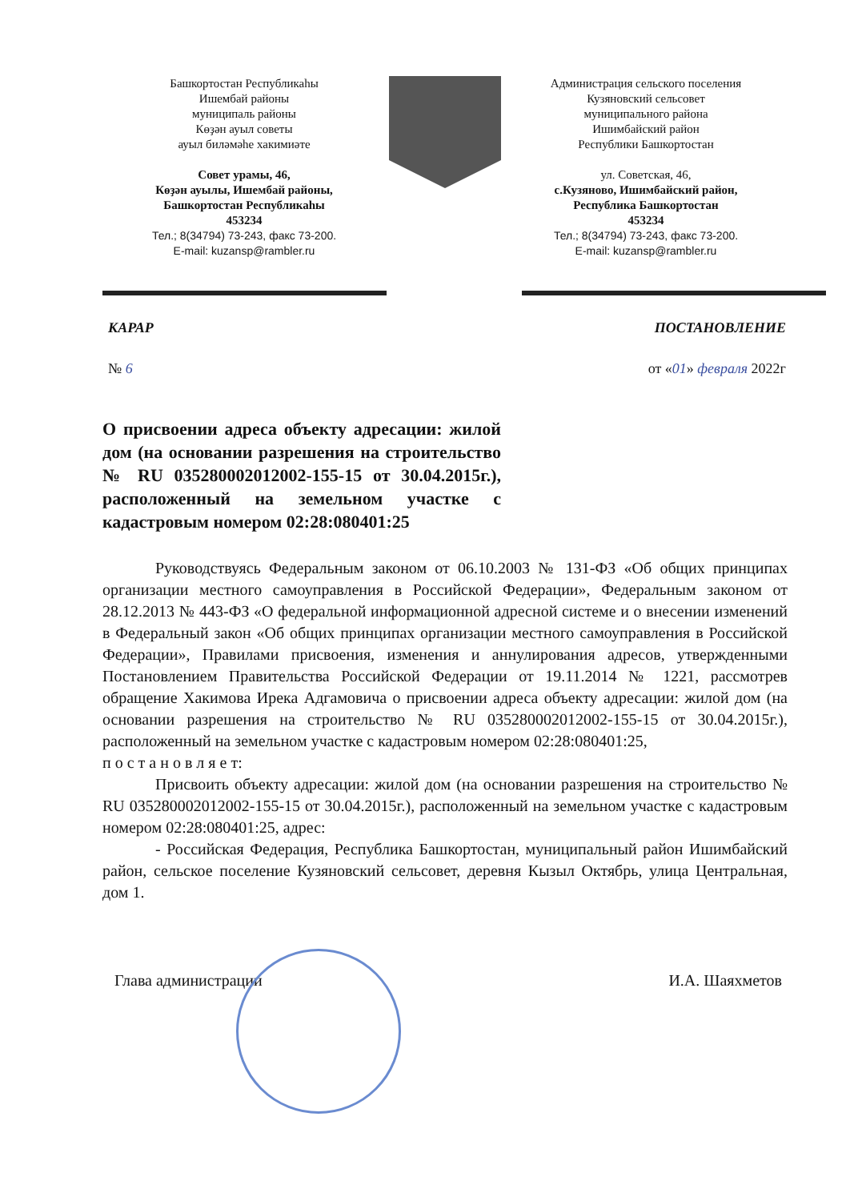Башкортостан Республикаһы
Ишембай районы
муниципаль районы
Көҙән ауыл советы
ауыл биләмәһе хакимиәте
Совет урамы, 46,
Көҙән ауылы, Ишембай районы,
Башкортостан Республикаһы
453234
Тел.; 8(34794) 73-243, факс 73-200.
E-mail: kuzansp@rambler.ru
Администрация сельского поселения
Кузяновский сельсовет
муниципального района
Ишимбайский район
Республики Башкортостан
ул. Советская, 46,
с.Кузяново, Ишимбайский район,
Республика Башкортостан
453234
Тел.; 8(34794) 73-243, факс 73-200.
E-mail: kuzansp@rambler.ru
КАРАР ПОСТАНОВЛЕНИЕ
№ 6 от «01» февраля 2022г
О присвоении адреса объекту адресации: жилой дом (на основании разрешения на строительство № RU 035280002012002-155-15 от 30.04.2015г.), расположенный на земельном участке с кадастровым номером 02:28:080401:25
Руководствуясь Федеральным законом от 06.10.2003 № 131-ФЗ «Об общих принципах организации местного самоуправления в Российской Федерации», Федеральным законом от 28.12.2013 № 443-ФЗ «О федеральной информационной адресной системе и о внесении изменений в Федеральный закон «Об общих принципах организации местного самоуправления в Российской Федерации», Правилами присвоения, изменения и аннулирования адресов, утвержденными Постановлением Правительства Российской Федерации от 19.11.2014 № 1221, рассмотрев обращение Хакимова Ирека Адгамовича о присвоении адреса объекту адресации: жилой дом (на основании разрешения на строительство № RU 035280002012002-155-15 от 30.04.2015г.), расположенный на земельном участке с кадастровым номером 02:28:080401:25,
п о с т а н о в л я е т:
Присвоить объекту адресации: жилой дом (на основании разрешения на строительство № RU 035280002012002-155-15 от 30.04.2015г.), расположенный на земельном участке с кадастровым номером 02:28:080401:25, адрес:
- Российская Федерация, Республика Башкортостан, муниципальный район Ишимбайский район, сельское поселение Кузяновский сельсовет, деревня Кызыл Октябрь, улица Центральная, дом 1.
Глава администрации И.А. Шаяхметов